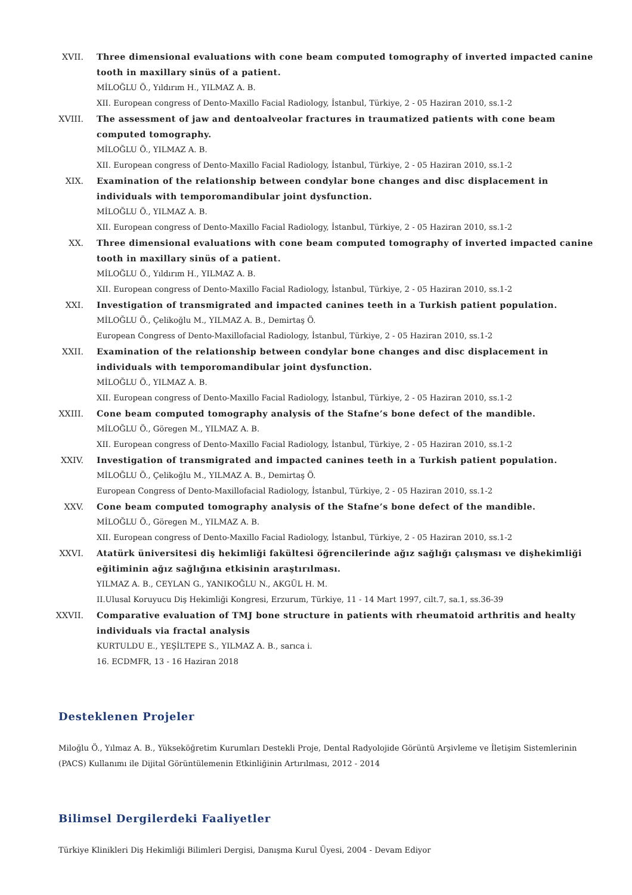XVII. Three dimensional evaluations with cone beam computed tomography of inverted impacted canine tooth in maxillary sinüs of a patient.
MİLOĞLU Ö., Yıldırım H., YILMAZ A. B.
XII. European congress of Dento-Maxillo Facial Radiology, İstanbul, Türkiye, 2 - 05 Haziran 2010, ss.1-2
XVIII. The assessment of jaw and dentoalveolar fractures in traumatized patients with cone beam computed tomography.
MİLOĞLU Ö., YILMAZ A. B.
XII. European congress of Dento-Maxillo Facial Radiology, İstanbul, Türkiye, 2 - 05 Haziran 2010, ss.1-2
XIX. Examination of the relationship between condylar bone changes and disc displacement in individuals with temporomandibular joint dysfunction.
MİLOĞLU Ö., YILMAZ A. B.
XII. European congress of Dento-Maxillo Facial Radiology, İstanbul, Türkiye, 2 - 05 Haziran 2010, ss.1-2
XX. Three dimensional evaluations with cone beam computed tomography of inverted impacted canine tooth in maxillary sinüs of a patient.
MİLOĞLU Ö., Yıldırım H., YILMAZ A. B.
XII. European congress of Dento-Maxillo Facial Radiology, İstanbul, Türkiye, 2 - 05 Haziran 2010, ss.1-2
XXI. Investigation of transmigrated and impacted canines teeth in a Turkish patient population.
MİLOĞLU Ö., Çelikoğlu M., YILMAZ A. B., Demirtaş Ö.
European Congress of Dento-Maxillofacial Radiology, İstanbul, Türkiye, 2 - 05 Haziran 2010, ss.1-2
XXII. Examination of the relationship between condylar bone changes and disc displacement in individuals with temporomandibular joint dysfunction.
MİLOĞLU Ö., YILMAZ A. B.
XII. European congress of Dento-Maxillo Facial Radiology, İstanbul, Türkiye, 2 - 05 Haziran 2010, ss.1-2
XXIII. Cone beam computed tomography analysis of the Stafne’s bone defect of the mandible.
MİLOĞLU Ö., Göregen M., YILMAZ A. B.
XII. European congress of Dento-Maxillo Facial Radiology, İstanbul, Türkiye, 2 - 05 Haziran 2010, ss.1-2
XXIV. Investigation of transmigrated and impacted canines teeth in a Turkish patient population.
MİLOĞLU Ö., Çelikoğlu M., YILMAZ A. B., Demirtaş Ö.
European Congress of Dento-Maxillofacial Radiology, İstanbul, Türkiye, 2 - 05 Haziran 2010, ss.1-2
XXV. Cone beam computed tomography analysis of the Stafne’s bone defect of the mandible.
MİLOĞLU Ö., Göregen M., YILMAZ A. B.
XII. European congress of Dento-Maxillo Facial Radiology, İstanbul, Türkiye, 2 - 05 Haziran 2010, ss.1-2
XXVI. Atatürk üniversitesi diş hekimliği fakültesi öğrencilerinde ağız sağlığı çalışması ve dişhekimliği eğitiminin ağız sağlığına etkisinin araştırılması.
YILMAZ A. B., CEYLAN G., YANIKOĞLU N., AKGÜL H. M.
II.Ulusal Koruyucu Diş Hekimliği Kongresi, Erzurum, Türkiye, 11 - 14 Mart 1997, cilt.7, sa.1, ss.36-39
XXVII. Comparative evaluation of TMJ bone structure in patients with rheumatoid arthritis and healty individuals via fractal analysis
KURTULDU E., YEŞİLTEPE S., YILMAZ A. B., sarıca i.
16. ECDMFR, 13 - 16 Haziran 2018
Desteklenen Projeler
Miloğlu Ö., Yılmaz A. B., Yükseköğretim Kurumları Destekli Proje, Dental Radyolojide Görüntü Arşivleme ve İletişim Sistemlerinin (PACS) Kullanımı ile Dijital Görüntülemenin Etkinliğinin Artırılması, 2012 - 2014
Bilimsel Dergilerdeki Faaliyetler
Türkiye Klinikleri Diş Hekimliği Bilimleri Dergisi, Danışma Kurul Üyesi, 2004 - Devam Ediyor